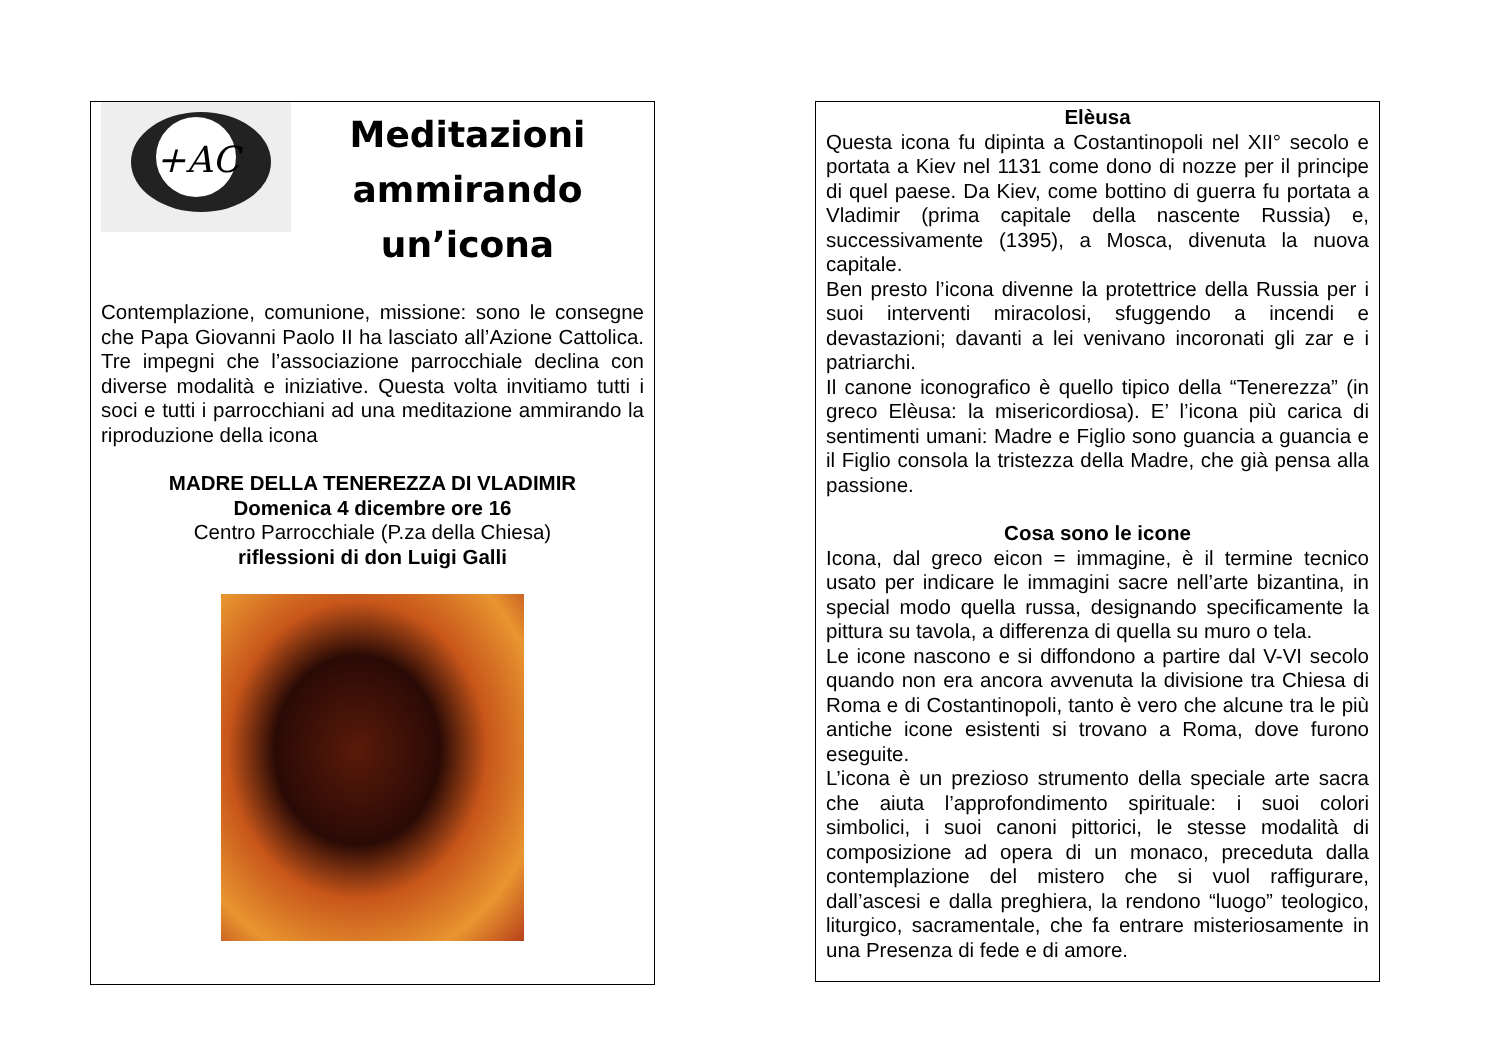+AC
Meditazioni
ammirando
un’icona
Contemplazione, comunione, missione: sono le consegne che Papa Giovanni Paolo II ha lasciato all’Azione Cattolica. Tre impegni che l’associazione parrocchiale declina con diverse modalità e iniziative. Questa volta invitiamo tutti i soci e tutti i parrocchiani ad una meditazione ammirando la riproduzione della icona
MADRE DELLA TENEREZZA DI VLADIMIR
Domenica 4 dicembre ore 16
Centro Parrocchiale (P.za della Chiesa)
riflessioni di don Luigi Galli
Elèusa
Questa icona fu dipinta a Costantinopoli nel XII° secolo e portata a Kiev nel 1131 come dono di nozze per il principe di quel paese. Da Kiev, come bottino di guerra fu portata a Vladimir (prima capitale della nascente Russia) e, successivamente (1395), a Mosca, divenuta la nuova capitale.
Ben presto l’icona divenne la protettrice della Russia per i suoi interventi miracolosi, sfuggendo a incendi e devastazioni; davanti a lei venivano incoronati gli zar e i patriarchi.
Il canone iconografico è quello tipico della “Tenerezza” (in greco Elèusa: la misericordiosa). E’ l’icona più carica di sentimenti umani: Madre e Figlio sono guancia a guancia e il Figlio consola la tristezza della Madre, che già pensa alla passione.
Cosa sono le icone
Icona, dal greco eicon = immagine, è il termine tecnico usato per indicare le immagini sacre nell’arte bizantina, in special modo quella russa, designando specificamente la pittura su tavola, a differenza di quella su muro o tela.
Le icone nascono e si diffondono a partire dal V-VI secolo quando non era ancora avvenuta la divisione tra Chiesa di Roma e di Costantinopoli, tanto è vero che alcune tra le più antiche icone esistenti si trovano a Roma, dove furono eseguite.
L’icona è un prezioso strumento della speciale arte sacra che aiuta l’approfondimento spirituale: i suoi colori simbolici, i suoi canoni pittorici, le stesse modalità di composizione ad opera di un monaco, preceduta dalla contemplazione del mistero che si vuol raffigurare, dall’ascesi e dalla preghiera, la rendono “luogo” teologico, liturgico, sacramentale, che fa entrare misteriosamente in una Presenza di fede e di amore.